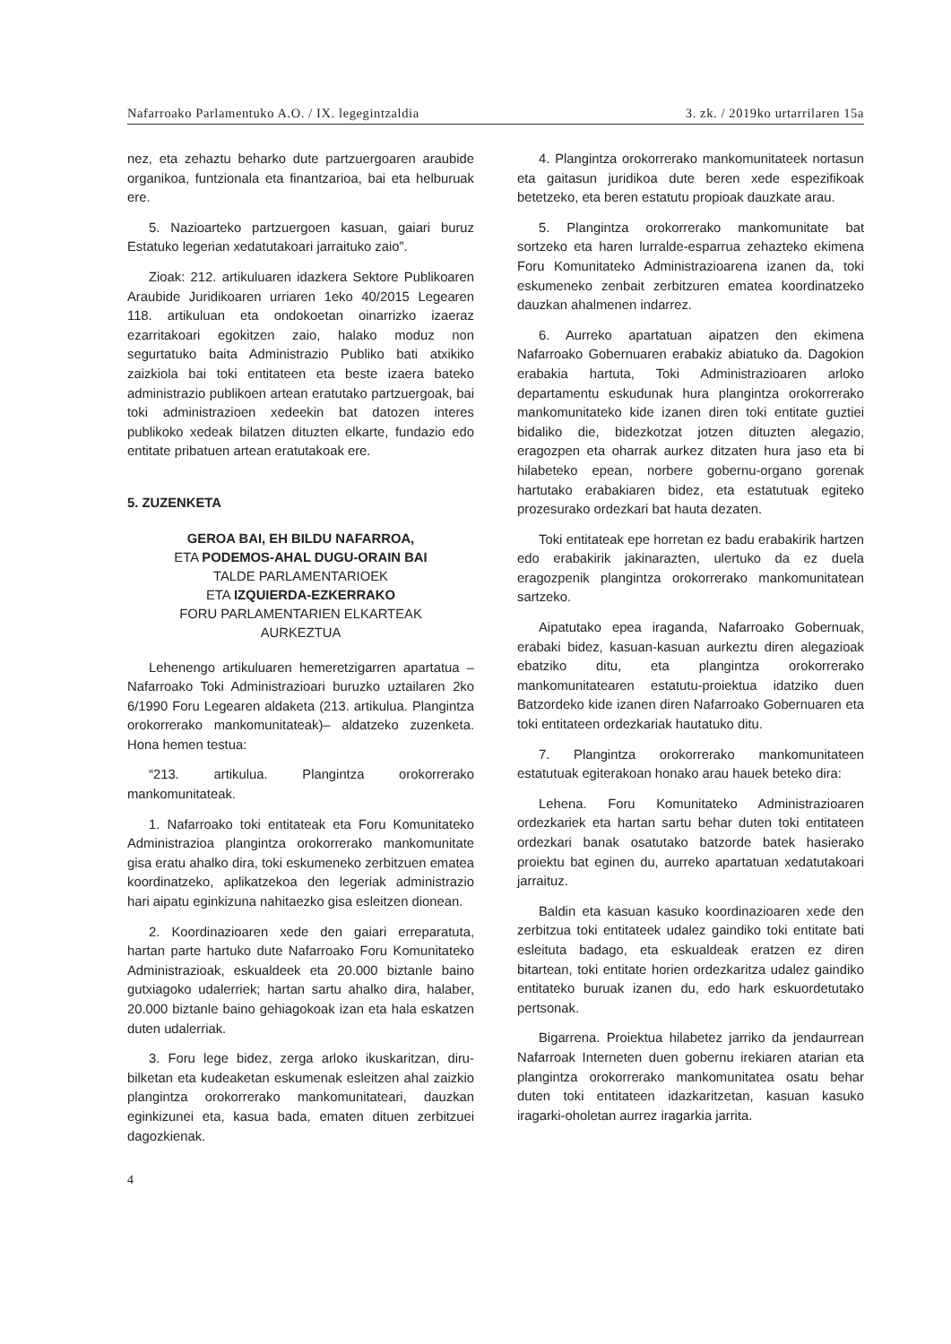Nafarroako Parlamentuko A.O. / IX. legegintzaldia 3. zk. / 2019ko urtarrilaren 15a
nez, eta zehaztu beharko dute partzuergoaren araubide organikoa, funtzionala eta finantzarioa, bai eta helburuak ere.
5. Nazioarteko partzuergoen kasuan, gaiari buruz Estatuko legerian xedatutakoari jarraituko zaio”.
Zioak: 212. artikuluaren idazkera Sektore Publikoaren Araubide Juridikoaren urriaren 1eko 40/2015 Legearen 118. artikuluan eta ondokoetan oinarrizko izaeraz ezarritakoari egokitzen zaio, halako moduz non segurtatuko baita Administrazio Publiko bati atxikiko zaizkiola bai toki entitateen eta beste izaera bateko administrazio publikoen artean eratutako partzuergoak, bai toki administrazioen xedeekin bat datozen interes publikoko xedeak bilatzen dituzten elkarte, fundazio edo entitate pribatuen artean eratutakoak ere.
5. ZUZENKETA
GEROA BAI, EH BILDU NAFARROA,
ETA PODEMOS-AHAL DUGU-ORAIN BAI
TALDE PARLAMENTARIOEK
ETA IZQUIERDA-EZKERRAKO
FORU PARLAMENTARIEN ELKARTEAK
AURKEZTUA
Lehenengo artikuluaren hemeretzigarren apartatua –Nafarroako Toki Administrazioari buruzko uztailaren 2ko 6/1990 Foru Legearen aldaketa (213. artikulua. Plangintza orokorrerako mankomunitateak)– aldatzeko zuzenketa. Hona hemen testua:
“213. artikulua. Plangintza orokorrerako mankomunitateak.
1. Nafarroako toki entitateak eta Foru Komunitateko Administrazioa plangintza orokorrerako mankomunitate gisa eratu ahalko dira, toki eskumeneko zerbitzuen ematea koordinatzeko, aplikatzekoa den legeriak administrazio hari aipatu eginkizuna nahitaezko gisa esleitzen dionean.
2. Koordinazioaren xede den gaiari erreparatuta, hartan parte hartuko dute Nafarroako Foru Komunitateko Administrazioak, eskualdeek eta 20.000 biztanle baino gutxiagoko udalerriek; hartan sartu ahalko dira, halaber, 20.000 biztanle baino gehiagokoak izan eta hala eskatzen duten udalerriak.
3. Foru lege bidez, zerga arloko ikuskaritzan, diru-bilketan eta kudeaketan eskumenak esleitzen ahal zaizkio plangintza orokorrerako mankomunitateari, dauzkan eginkizunei eta, kasua bada, ematen dituen zerbitzuei dagozkienak.
4. Plangintza orokorrerako mankomunitateek nortasun eta gaitasun juridikoa dute beren xede espezifikoak betetzeko, eta beren estatutu propioak dauzkate arau.
5. Plangintza orokorrerako mankomunitate bat sortzeko eta haren lurralde-esparrua zehazteko ekimena Foru Komunitateko Administrazioarena izanen da, toki eskumeneko zenbait zerbitzuren ematea koordinatzeko dauzkan ahalmenen indarrez.
6. Aurreko apartatuan aipatzen den ekimena Nafarroako Gobernuaren erabakiz abiatuko da. Dagokion erabakia hartuta, Toki Administrazioaren arloko departamentu eskudunak hura plangintza orokorrerako mankomunitateko kide izanen diren toki entitate guztiei bidaliko die, bidezkotzat jotzen dituzten alegazio, eragozpen eta oharrak aurkez ditzaten hura jaso eta bi hilabeteko epean, norbere gobernu-organo gorenak hartutako erabakiaren bidez, eta estatutuak egiteko prozesurako ordezkari bat hauta dezaten.
Toki entitateak epe horretan ez badu erabakirik hartzen edo erabakirik jakinarazten, ulertuko da ez duela eragozpenik plangintza orokorrerako mankomunitatean sartzeko.
Aipatutako epea iraganda, Nafarroako Gobernuak, erabaki bidez, kasuan-kasuan aurkeztu diren alegazioak ebatziko ditu, eta plangintza orokorrerako mankomunitatearen estatutu-proiektua idatziko duen Batzordeko kide izanen diren Nafarroako Gobernuaren eta toki entitateen ordezkariak hautatuko ditu.
7. Plangintza orokorrerako mankomunitateen estatutuak egiterakoan honako arau hauek beteko dira:
Lehena. Foru Komunitateko Administrazioaren ordezkariek eta hartan sartu behar duten toki entitateen ordezkari banak osatutako batzorde batek hasierako proiektu bat eginen du, aurreko apartatuan xedatutakoari jarraituz.
Baldin eta kasuan kasuko koordinazioaren xede den zerbitzua toki entitateek udalez gaindiko toki entitate bati esleituta badago, eta eskualdeak eratzen ez diren bitartean, toki entitate horien ordezkaritza udalez gaindiko entitateko buruak izanen du, edo hark eskuordetutako pertsonak.
Bigarrena. Proiektua hilabetez jarriko da jendaurrean Nafarroak Interneten duen gobernu irekiaren atarian eta plangintza orokorrerako mankomunitatea osatu behar duten toki entitateen idazkaritzetan, kasuan kasuko iragarki-oholetan aurrez iragarkia jarrita.
4